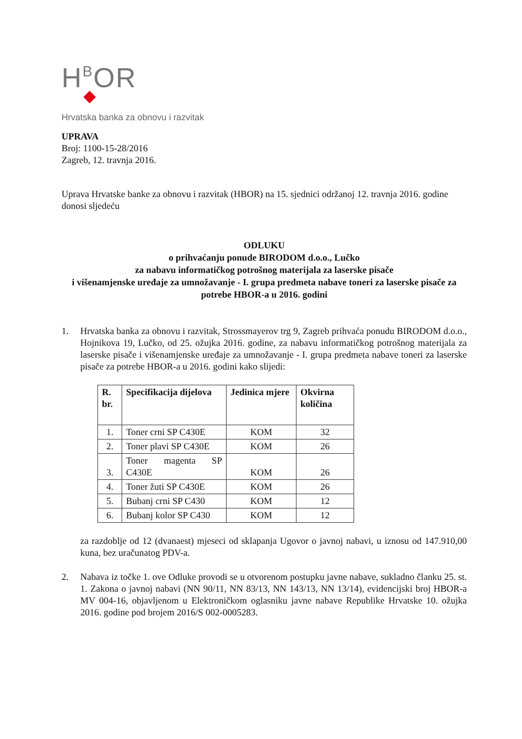HBOR
Hrvatska banka za obnovu i razvitak
UPRAVA
Broj: 1100-15-28/2016
Zagreb, 12. travnja 2016.
Uprava Hrvatske banke za obnovu i razvitak (HBOR) na 15. sjednici održanoj 12. travnja 2016. godine donosi sljedeću
ODLUKU
o prihvaćanju ponude BIRODOM d.o.o., Lučko
za nabavu informatičkog potrošnog materijala za laserske pisače
i višenamjenske uređaje za umnožavanje - I. grupa predmeta nabave toneri za laserske pisače za potrebe HBOR-a u 2016. godini
1. Hrvatska banka za obnovu i razvitak, Strossmayerov trg 9, Zagreb prihvaća ponudu BIRODOM d.o.o., Hojnikova 19, Lučko, od 25. ožujka 2016. godine, za nabavu informatičkog potrošnog materijala za laserske pisače i višenamjenske uređaje za umnožavanje - I. grupa predmeta nabave toneri za laserske pisače za potrebe HBOR-a u 2016. godini kako slijedi:
| R. br. | Specifikacija dijelova | Jedinica mjere | Okvirna količina |
| --- | --- | --- | --- |
| 1. | Toner crni SP C430E | KOM | 32 |
| 2. | Toner plavi SP C430E | KOM | 26 |
| 3. | Toner magenta SP C430E | KOM | 26 |
| 4. | Toner žuti SP C430E | KOM | 26 |
| 5. | Bubanj crni SP C430 | KOM | 12 |
| 6. | Bubanj kolor SP C430 | KOM | 12 |
za razdoblje od 12 (dvanaest) mjeseci od sklapanja Ugovor o javnoj nabavi, u iznosu od 147.910,00 kuna, bez uračunatog PDV-a.
2. Nabava iz točke 1. ove Odluke provodi se u otvorenom postupku javne nabave, sukladno članku 25. st. 1. Zakona o javnoj nabavi (NN 90/11, NN 83/13, NN 143/13, NN 13/14), evidencijski broj HBOR-a MV 004-16, objavljenom u Elektroničkom oglasniku javne nabave Republike Hrvatske 10. ožujka 2016. godine pod brojem 2016/S 002-0005283.